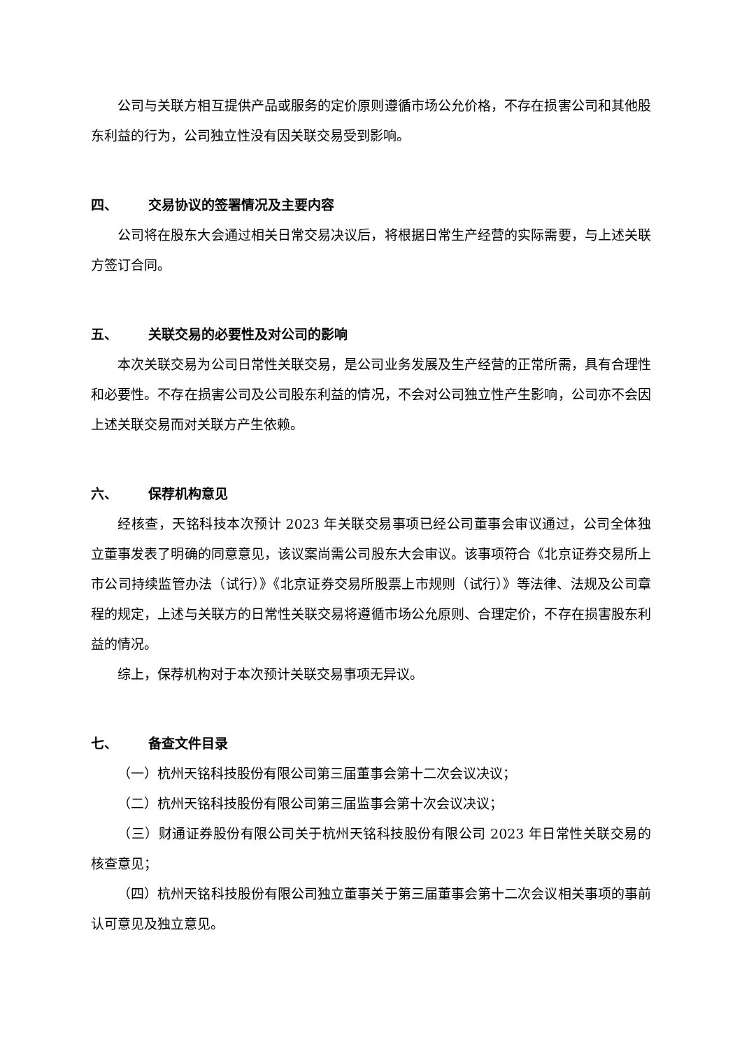公司与关联方相互提供产品或服务的定价原则遵循市场公允价格，不存在损害公司和其他股东利益的行为，公司独立性没有因关联交易受到影响。
四、 交易协议的签署情况及主要内容
公司将在股东大会通过相关日常交易决议后，将根据日常生产经营的实际需要，与上述关联方签订合同。
五、 关联交易的必要性及对公司的影响
本次关联交易为公司日常性关联交易，是公司业务发展及生产经营的正常所需，具有合理性和必要性。不存在损害公司及公司股东利益的情况，不会对公司独立性产生影响，公司亦不会因上述关联交易而对关联方产生依赖。
六、 保荐机构意见
经核查，天铭科技本次预计 2023 年关联交易事项已经公司董事会审议通过，公司全体独立董事发表了明确的同意意见，该议案尚需公司股东大会审议。该事项符合《北京证券交易所上市公司持续监管办法（试行）》《北京证券交易所股票上市规则（试行）》等法律、法规及公司章程的规定，上述与关联方的日常性关联交易将遵循市场公允原则、合理定价，不存在损害股东利益的情况。
综上，保荐机构对于本次预计关联交易事项无异议。
七、 备查文件目录
（一）杭州天铭科技股份有限公司第三届董事会第十二次会议决议；
（二）杭州天铭科技股份有限公司第三届监事会第十次会议决议；
（三）财通证券股份有限公司关于杭州天铭科技股份有限公司 2023 年日常性关联交易的核查意见；
（四）杭州天铭科技股份有限公司独立董事关于第三届董事会第十二次会议相关事项的事前认可意见及独立意见。